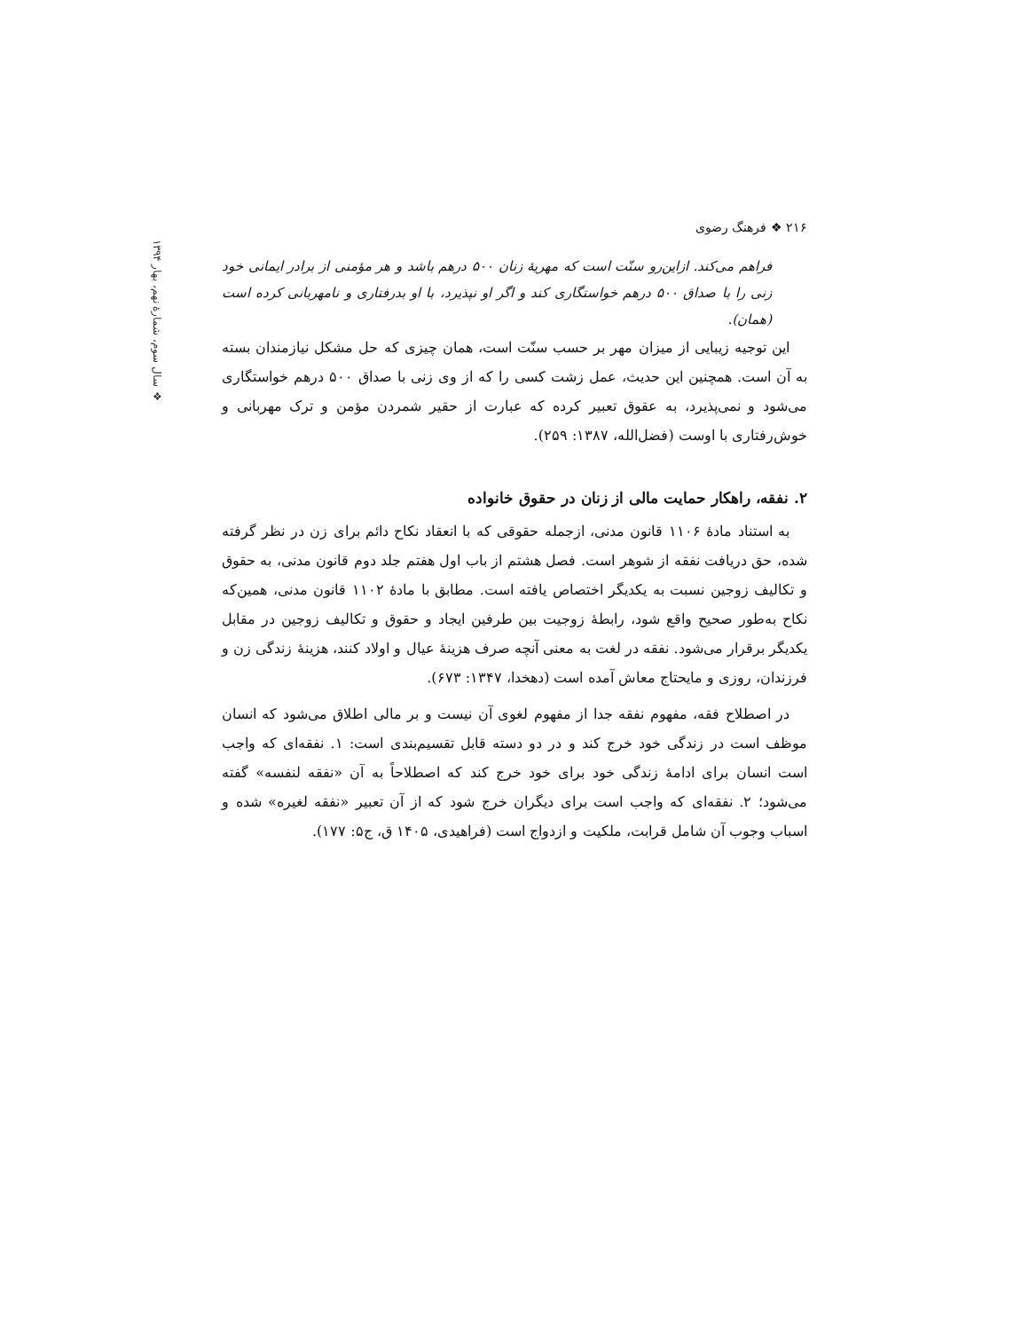❖ سال سوم، شمارهٔ نهم، بهار ۱۳۹۴
۲۱۶ ❖ فرهنگ رضوی
فراهم می‌کند. ازاین‌رو سنّت است که مهریهٔ زنان ۵۰۰ درهم باشد و هر مؤمنی از برادر ایمانی خود زنی را با صداق ۵۰۰ درهم خواستگاری کند و اگر او نپذیرد، با او بدرفتاری و نامهربانی کرده است (همان).
این توجیه زیبایی از میزان مهر بر حسب سنّت است، همان چیزی که حل مشکل نیازمندان بسته به آن است. همچنین این حدیث، عمل زشت کسی را که از وی زنی با صداق ۵۰۰ درهم خواستگاری می‌شود و نمی‌پذیرد، به عقوق تعبیر کرده که عبارت از حقیر شمردن مؤمن و ترک مهربانی و خوش‌رفتاری با اوست (فضل‌الله، ۱۳۸۷: ۲۵۹).
۲. نفقه، راهکار حمایت مالی از زنان در حقوق خانواده
به استناد مادهٔ ۱۱۰۶ قانون مدنی، ازجمله حقوقی که با انعقاد نکاح دائم برای زن در نظر گرفته شده، حق دریافت نفقه از شوهر است. فصل هشتم از باب اول هفتم جلد دوم قانون مدنی، به حقوق و تکالیف زوجین نسبت به یکدیگر اختصاص یافته است. مطابق با مادهٔ ۱۱۰۲ قانون مدنی، همین‌که نکاح به‌طور صحیح واقع شود، رابطهٔ زوجیت بین طرفین ایجاد و حقوق و تکالیف زوجین در مقابل یکدیگر برقرار می‌شود. نفقه در لغت به معنی آنچه صرف هزینهٔ عیال و اولاد کنند، هزینهٔ زندگی زن و فرزندان، روزی و مایحتاج معاش آمده است (دهخدا، ۱۳۴۷: ۶۷۳).
در اصطلاح فقه، مفهوم نفقه جدا از مفهوم لغوی آن نیست و بر مالی اطلاق می‌شود که انسان موظف است در زندگی خود خرج کند و در دو دسته قابل تقسیم‌بندی است: ۱. نفقه‌ای که واجب است انسان برای ادامهٔ زندگی خود برای خود خرج کند که اصطلاحاً به آن «نفقه لنفسه» گفته می‌شود؛ ۲. نفقه‌ای که واجب است برای دیگران خرج شود که از آن تعبیر «نفقه لغیره» شده و اسباب وجوب آن شامل قرابت، ملکیت و ازدواج است (فراهیدی، ۱۴۰۵ ق، ج۵: ۱۷۷).